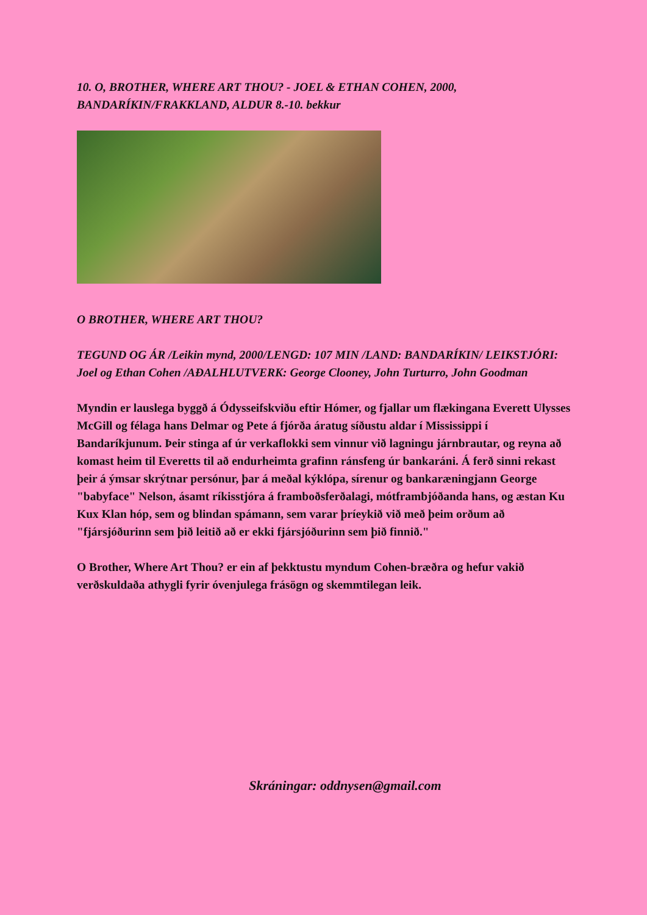10. O, BROTHER, WHERE ART THOU? - JOEL & ETHAN COHEN, 2000, BANDARÍKIN/FRAKKLAND, ALDUR 8.-10. bekkur
O BROTHER, WHERE ART THOU?
TEGUND OG ÁR /Leikin mynd, 2000/LENGD: 107 MIN /LAND: BANDARÍKIN/ LEIKSTJÓRI: Joel og Ethan Cohen /AÐALHLUTVERK: George Clooney, John Turturro, John Goodman
Myndin er lauslega byggð á Ódysseifskviðu eftir Hómer, og fjallar um flækingana Everett Ulysses McGill og félaga hans Delmar og Pete á fjórða áratug síðustu aldar í Mississippi í Bandaríkjunum. Þeir stinga af úr verkaflokki sem vinnur við lagningu járnbrautar, og reyna að komast heim til Everetts til að endurheimta grafinn ránsfeng úr bankaráni. Á ferð sinni rekast þeir á ýmsar skrýtnar persónur, þar á meðal kýklópa, sírenur og bankaræningjann George "babyface" Nelson, ásamt ríkisstjóra á framboðsferðalagi, mótframbjóðanda hans, og æstan Ku Kux Klan hóp, sem og blindan spámann, sem varar þríeykið við með þeim orðum að "fjársjóðurinn sem þið leitið að er ekki fjársjóðurinn sem þið finnið."
O Brother, Where Art Thou? er ein af þekktustu myndum Cohen-bræðra og hefur vakið verðskuldaða athygli fyrir óvenjulega frásögn og skemmtilegan leik.
Skráningar: oddnysen@gmail.com